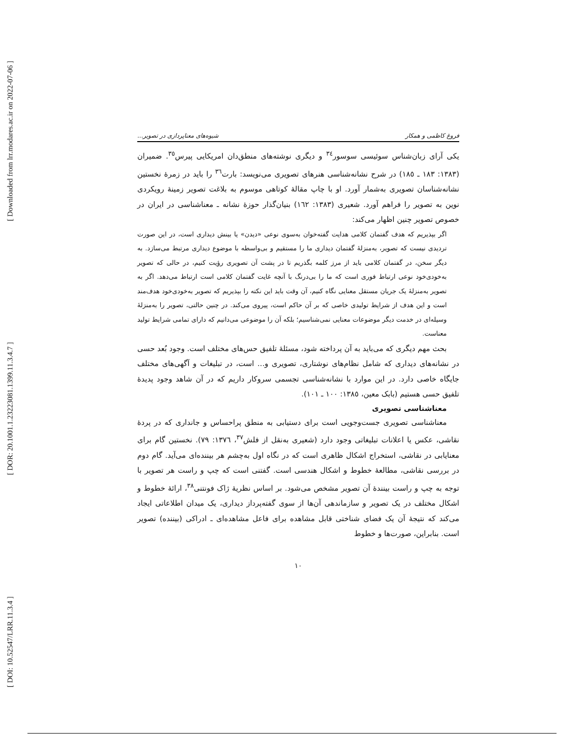[ Downloaded from lrr.modares.ac.ir on 2022-07-06 ]
[ DOR: 20.1001.1.23223081.1399.11.3.4.7 ]
[ DOI: 10.52547/LRR.11.3.4 ]
فروغ کاظمی و همکار شیوه‌های معناپردازی در تصویر...
یکی آرای زبان‌شناس سوئیسی سوسور<sup>٣٤</sup> و دیگری نوشته‌های منطق‌دان امریکایی پیرس<sup>٣٥</sup>. ضمیران (١٣٨٣: ١٨٣ ـ ١٨٥) در شرح نشانه‌شناسی هنرهای تصویری می‌نویسد: بارت<sup>٣٦</sup> را باید در زمرهٔ نخستین نشانه‌شناسان تصویری به‌شمار آورد. او با چاپ مقالهٔ کوتاهی موسوم به بلاغت تصویر زمینهٔ رویکردی نوین به تصویر را فراهم آورد. شعیری (١٣٨٣: ١٦٢) بنیان‌گذار حوزهٔ نشانه ـ معناشناسی در ایران در خصوص تصویر چنین اظهار می‌کند:
اگر بپذیریم که هدف گفتمان کلامی هدایت گفته‌خوان به‌سوی نوعی «دیدن» یا بینش دیداری است، در این صورت تردیدی نیست که تصویر، به‌منزلهٔ گفتمان دیداری ما را مستقیم و بی‌واسطه با موضوع دیداری مرتبط می‌سازد. به دیگر سخن، در گفتمان کلامی باید از مرز کلمه بگذریم تا در پشت آن تصویری رؤیت کنیم، در حالی که تصویر به‌خودی‌خود نوعی ارتباط فوری است که ما را بی‌درنگ با آنچه غایت گفتمان کلامی است ارتباط می‌دهد. اگر به تصویر به‌منزلهٔ یک جریان مستقل معنایی نگاه کنیم، آن وقت باید این نکته را بپذیریم که تصویر به‌خودی‌خود هدف‌مند است و این هدف از شرایط تولیدی خاصی که بر آن حاکم است، پیروی می‌کند. در چنین حالتی، تصویر را به‌منزلهٔ وسیله‌ای در خدمت دیگر موضوعات معنایی نمی‌شناسیم؛ بلکه آن را موضوعی می‌دانیم که دارای تمامی شرایط تولید معناست.
بحث مهم دیگری که می‌باید به آن پرداخته شود، مسئلهٔ تلفیق حس‌های مختلف است. وجود بُعد حسی در نشانه‌های دیداری که شامل نظام‌های نوشتاری، تصویری و... است، در تبلیغات و آگهی‌های مختلف جایگاه خاصی دارد. در این موارد با نشانه‌شناسی تجسمی سروکار داریم که در آن شاهد وجود پدیدهٔ تلفیق حسی هستیم (بابک معین، ١٣٨٥: ١٠٠ ـ ١٠١).
معناشناسی تصویری
معناشناسی تصویری جست‌وجویی است برای دستیابی به منطق پراحساس و جانداری که در پردهٔ نقاشی، عکس یا اعلانات تبلیغاتی وجود دارد (شعیری به‌نقل از فلش<sup>٣٧</sup>، ١٣٧٦: ٧٩). نخستین گام برای معنایابی در نقاشی، استخراج اشکال ظاهری است که در نگاه اول به‌چشم هر بیننده‌ای می‌آید. گام دوم در بررسی نقاشی، مطالعهٔ خطوط و اشکال هندسی است. گفتنی است که چپ و راست هر تصویر با توجه به چپ و راست بینندهٔ آن تصویر مشخص می‌شود. بر اساس نظریهٔ ژاک فونتنی<sup>٣٨</sup>، ارائهٔ خطوط و اشکال مختلف در یک تصویر و سازماندهی آن‌ها از سوی گفته‌پرداز دیداری، یک میدان اطلاعاتی ایجاد می‌کند که نتیجهٔ آن یک فضای شناختی قابل مشاهده برای فاعل مشاهده‌ای ـ ادراکی (بیننده) تصویر است. بنابراین، صورت‌ها و خطوط
١٠